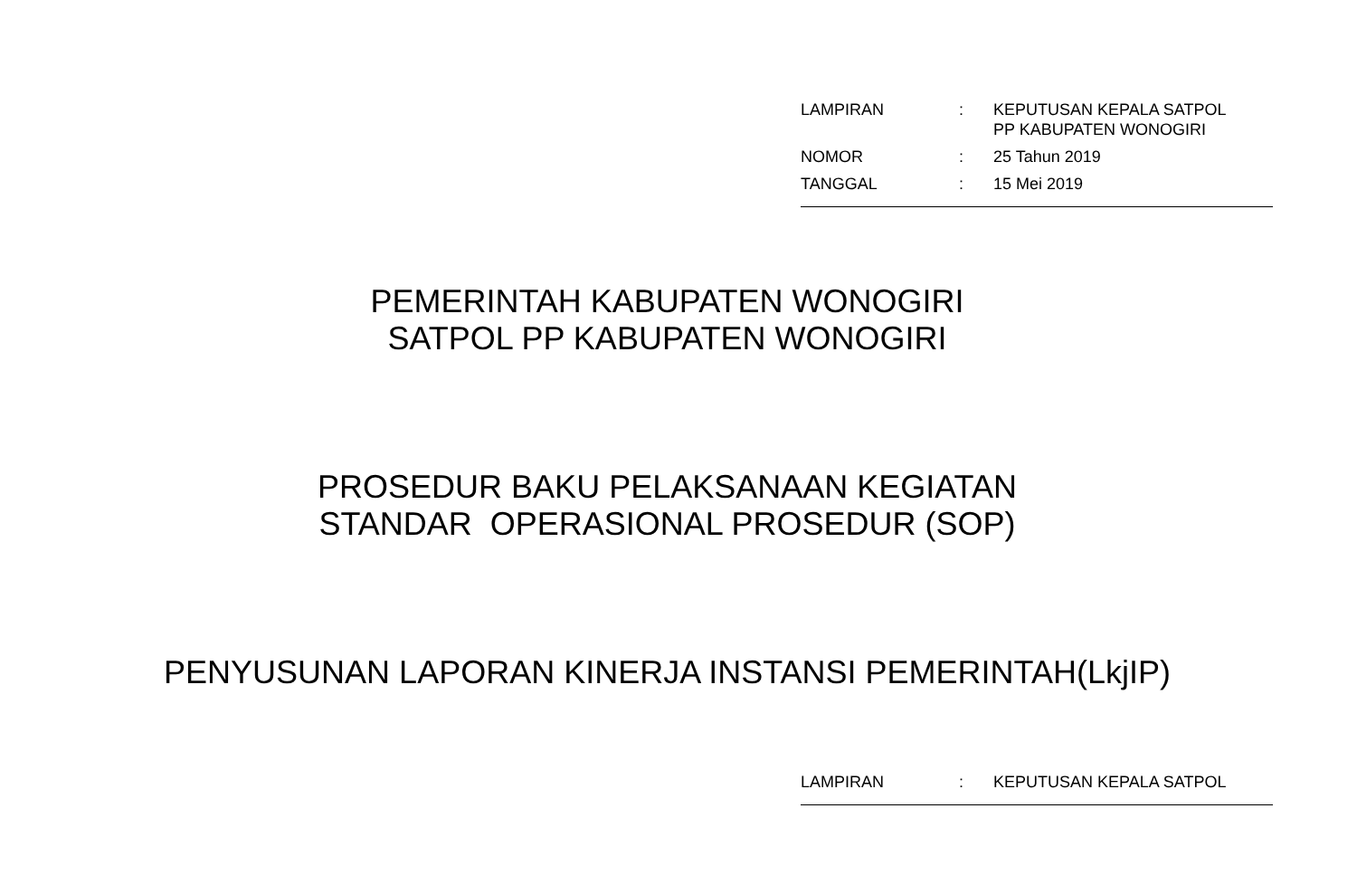| LAMPIRAN | : | KEPUTUSAN KEPALA SATPOL PP KABUPATEN WONOGIRI |
| NOMOR | : | 25 Tahun 2019 |
| TANGGAL | : | 15 Mei 2019 |
PEMERINTAH KABUPATEN WONOGIRI
SATPOL PP KABUPATEN WONOGIRI
PROSEDUR BAKU PELAKSANAAN KEGIATAN
STANDAR OPERASIONAL PROSEDUR (SOP)
PENYUSUNAN LAPORAN KINERJA INSTANSI PEMERINTAH(LkjIP)
| LAMPIRAN | : | KEPUTUSAN KEPALA SATPOL |